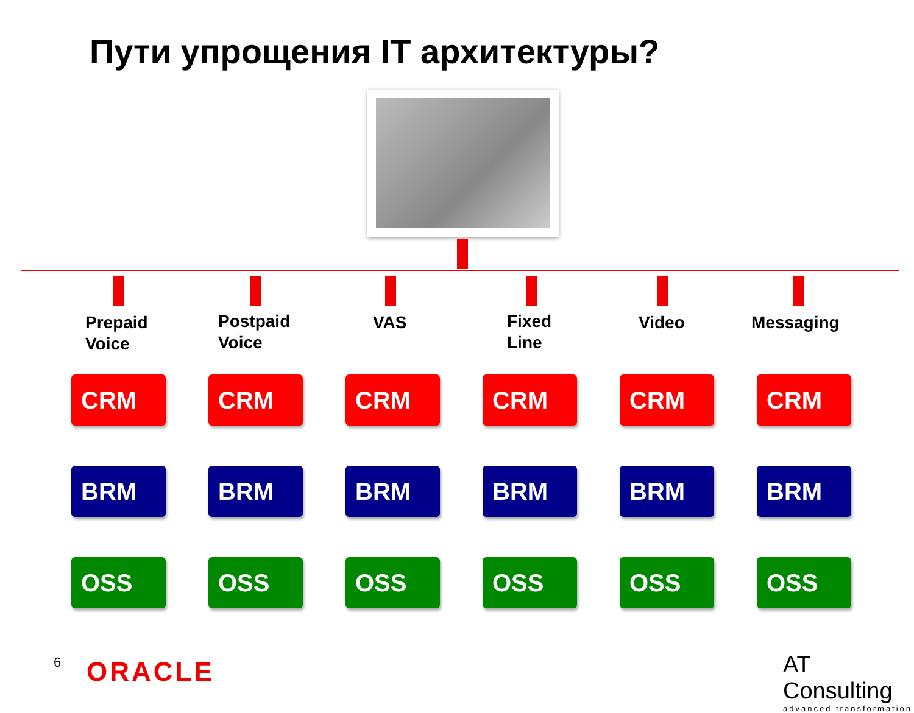Пути упрощения IT архитектуры?
Prepaid
Voice
Postpaid
Voice
VAS
Fixed
Line
Video Messaging
CRM
CRM
CRM
CRM
CRM
CRM
BRM
BRM
BRM
BRM
BRM
BRM
OSS
OSS
OSS
OSS
OSS
OSS
6 ORACLE
AT Consulting
advanced transformation